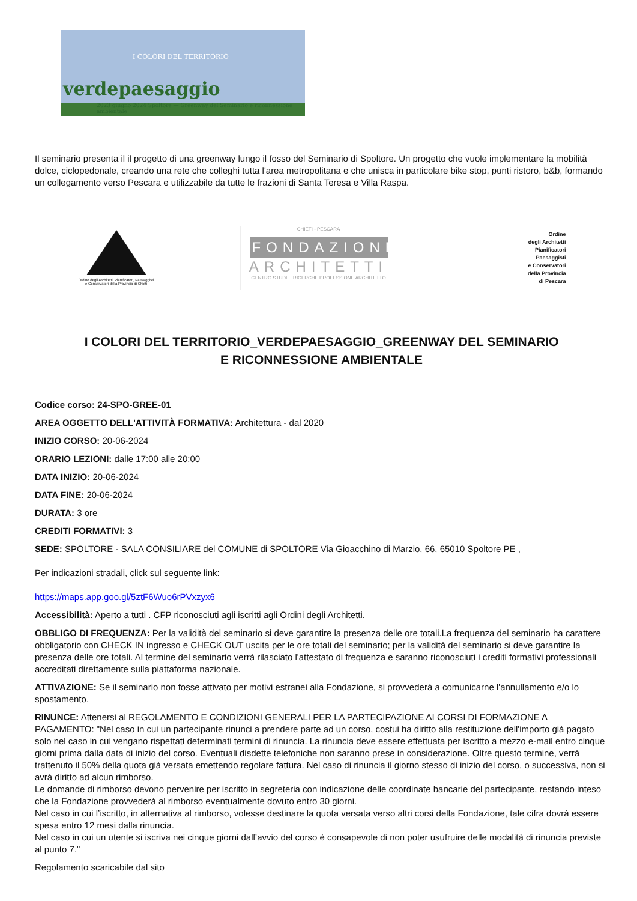I COLORI DEL TERRITORIO
verdepaesaggio
2023 giugno 2024 Spoltore — Greenway del Seminario e riconnessione ambientale
Il seminario presenta il il progetto di una greenway lungo il fosso del Seminario di Spoltore. Un progetto che vuole implementare la mobilità dolce, ciclopedonale, creando una rete che colleghi tutta l'area metropolitana e che unisca in particolare bike stop, punti ristoro, b&b, formando un collegamento verso Pescara e utilizzabile da tutte le frazioni di Santa Teresa e Villa Raspa.
Ordine degli Architetti, Pianificatori, Paesaggisti e Conservatori della Provincia di Chieti
CHIETI - PESCARA
FONDAZIONE
ARCHITETTI
CENTRO STUDI E RICERCHE PROFESSIONE ARCHITETTO
Ordine
degli Architetti
Pianificatori
Paesaggisti
e Conservatori
della Provincia
di Pescara
I COLORI DEL TERRITORIO_VERDEPAESAGGIO_GREENWAY DEL SEMINARIO E RICONNESSIONE AMBIENTALE
Codice corso: 24-SPO-GREE-01
AREA OGGETTO DELL'ATTIVITÀ FORMATIVA: Architettura - dal 2020
INIZIO CORSO: 20-06-2024
ORARIO LEZIONI: dalle 17:00 alle 20:00
DATA INIZIO: 20-06-2024
DATA FINE: 20-06-2024
DURATA: 3 ore
CREDITI FORMATIVI: 3
SEDE: SPOLTORE - SALA CONSILIARE del COMUNE di SPOLTORE Via Gioacchino di Marzio, 66, 65010 Spoltore PE ,
Per indicazioni stradali, click sul seguente link:
https://maps.app.goo.gl/5ztF6Wuo6rPVxzyx6
Accessibilità: Aperto a tutti . CFP riconosciuti agli iscritti agli Ordini degli Architetti.
OBBLIGO DI FREQUENZA: Per la validità del seminario si deve garantire la presenza delle ore totali.La frequenza del seminario ha carattere obbligatorio con CHECK IN ingresso e CHECK OUT uscita per le ore totali del seminario; per la validità del seminario si deve garantire la presenza delle ore totali. Al termine del seminario verrà rilasciato l'attestato di frequenza e saranno riconosciuti i crediti formativi professionali accreditati direttamente sulla piattaforma nazionale.
ATTIVAZIONE: Se il seminario non fosse attivato per motivi estranei alla Fondazione, si provvederà a comunicarne l'annullamento e/o lo spostamento.
RINUNCE: Attenersi al REGOLAMENTO E CONDIZIONI GENERALI PER LA PARTECIPAZIONE AI CORSI DI FORMAZIONE A PAGAMENTO: "Nel caso in cui un partecipante rinunci a prendere parte ad un corso, costui ha diritto alla restituzione dell'importo già pagato solo nel caso in cui vengano rispettati determinati termini di rinuncia. La rinuncia deve essere effettuata per iscritto a mezzo e-mail entro cinque giorni prima dalla data di inizio del corso. Eventuali disdette telefoniche non saranno prese in considerazione. Oltre questo termine, verrà trattenuto il 50% della quota già versata emettendo regolare fattura. Nel caso di rinuncia il giorno stesso di inizio del corso, o successiva, non si avrà diritto ad alcun rimborso.
Le domande di rimborso devono pervenire per iscritto in segreteria con indicazione delle coordinate bancarie del partecipante, restando inteso che la Fondazione provvederà al rimborso eventualmente dovuto entro 30 giorni.
Nel caso in cui l’iscritto, in alternativa al rimborso, volesse destinare la quota versata verso altri corsi della Fondazione, tale cifra dovrà essere spesa entro 12 mesi dalla rinuncia.
Nel caso in cui un utente si iscriva nei cinque giorni dall’avvio del corso è consapevole di non poter usufruire delle modalità di rinuncia previste al punto 7."
Regolamento scaricabile dal sito